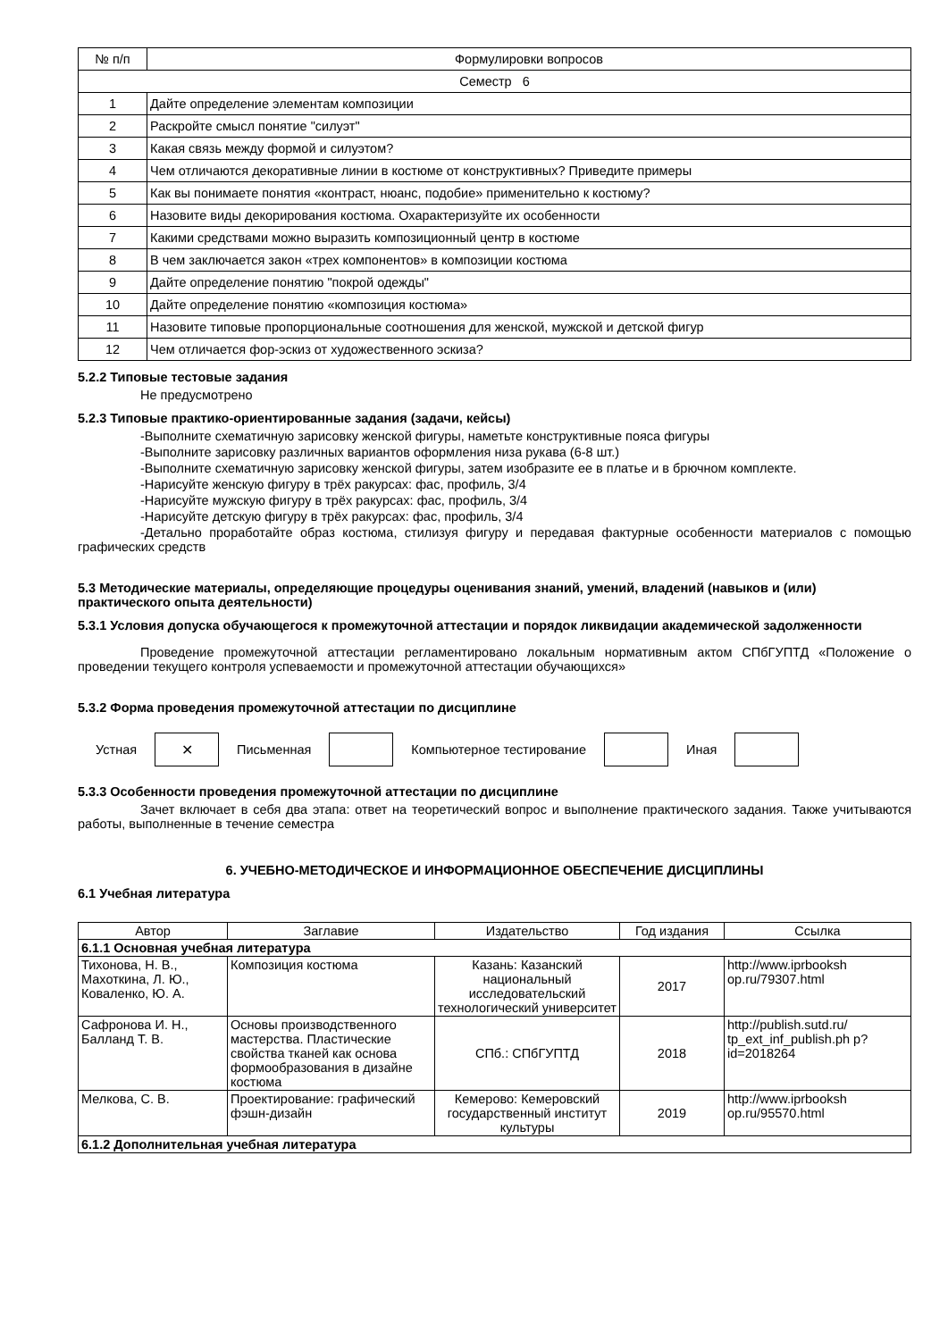| № п/п | Формулировки вопросов |
| Семестр 6 | |
| 1 | Дайте определение элементам композиции |
| 2 | Раскройте смысл понятие "силуэт" |
| 3 | Какая связь между формой и силуэтом? |
| 4 | Чем отличаются декоративные линии в костюме от конструктивных? Приведите примеры |
| 5 | Как вы понимаете понятия «контраст, нюанс, подобие» применительно к костюму? |
| 6 | Назовите виды декорирования костюма. Охарактеризуйте их особенности |
| 7 | Какими средствами можно выразить композиционный центр в костюме |
| 8 | В чем заключается закон «трех компонентов» в композиции костюма |
| 9 | Дайте определение понятию "покрой одежды" |
| 10 | Дайте определение понятию «композиция костюма» |
| 11 | Назовите типовые пропорциональные соотношения для женской, мужской и детской фигур |
| 12 | Чем отличается фор-эскиз от художественного эскиза? |
5.2.2 Типовые тестовые задания
Не предусмотрено
5.2.3 Типовые практико-ориентированные задания (задачи, кейсы)
-Выполните схематичную зарисовку женской фигуры, наметьте конструктивные пояса фигуры
-Выполните зарисовку различных вариантов оформления низа рукава (6-8 шт.)
-Выполните схематичную зарисовку женской фигуры, затем изобразите ее в платье и в брючном комплекте.
-Нарисуйте женскую фигуру в трёх ракурсах: фас, профиль, 3/4
-Нарисуйте мужскую фигуру в трёх ракурсах: фас, профиль, 3/4
-Нарисуйте детскую фигуру в трёх ракурсах: фас, профиль, 3/4
-Детально проработайте образ костюма, стилизуя фигуру и передавая фактурные особенности материалов с помощью графических средств
5.3 Методические материалы, определяющие процедуры оценивания знаний, умений, владений (навыков и (или) практического опыта деятельности)
5.3.1 Условия допуска обучающегося к промежуточной аттестации и порядок ликвидации академической задолженности
Проведение промежуточной аттестации регламентировано локальным нормативным актом СПбГУПТД «Положение о проведении текущего контроля успеваемости и промежуточной аттестации обучающихся»
5.3.2 Форма проведения промежуточной аттестации по дисциплине
Устная
✕
Письменная Компьютерное тестирование Иная
5.3.3 Особенности проведения промежуточной аттестации по дисциплине
Зачет включает в себя два этапа: ответ на теоретический вопрос и выполнение практического задания. Также учитываются работы, выполненные в течение семестра
6. УЧЕБНО-МЕТОДИЧЕСКОЕ И ИНФОРМАЦИОННОЕ ОБЕСПЕЧЕНИЕ ДИСЦИПЛИНЫ
6.1 Учебная литература
| Автор | Заглавие | Издательство | Год издания | Ссылка |
| 6.1.1 Основная учебная литература | | | | |
| Тихонова, Н. В., Махоткина, Л. Ю., Коваленко, Ю. А. | Композиция костюма | Казань: Казанский национальный исследовательский технологический университет | 2017 | http://www.iprbooksh op.ru/79307.html |
| Сафронова И. Н., Балланд Т. В. | Основы производственного мастерства. Пластические свойства тканей как основа формообразования в дизайне костюма | СПб.: СПбГУПТД | 2018 | http://publish.sutd.ru/ tp_ext_inf_publish.ph p?id=2018264 |
| Мелкова, С. В. | Проектирование: графический фэшн-дизайн | Кемерово: Кемеровский государственный институт культуры | 2019 | http://www.iprbooksh op.ru/95570.html |
| 6.1.2 Дополнительная учебная литература | | | | |